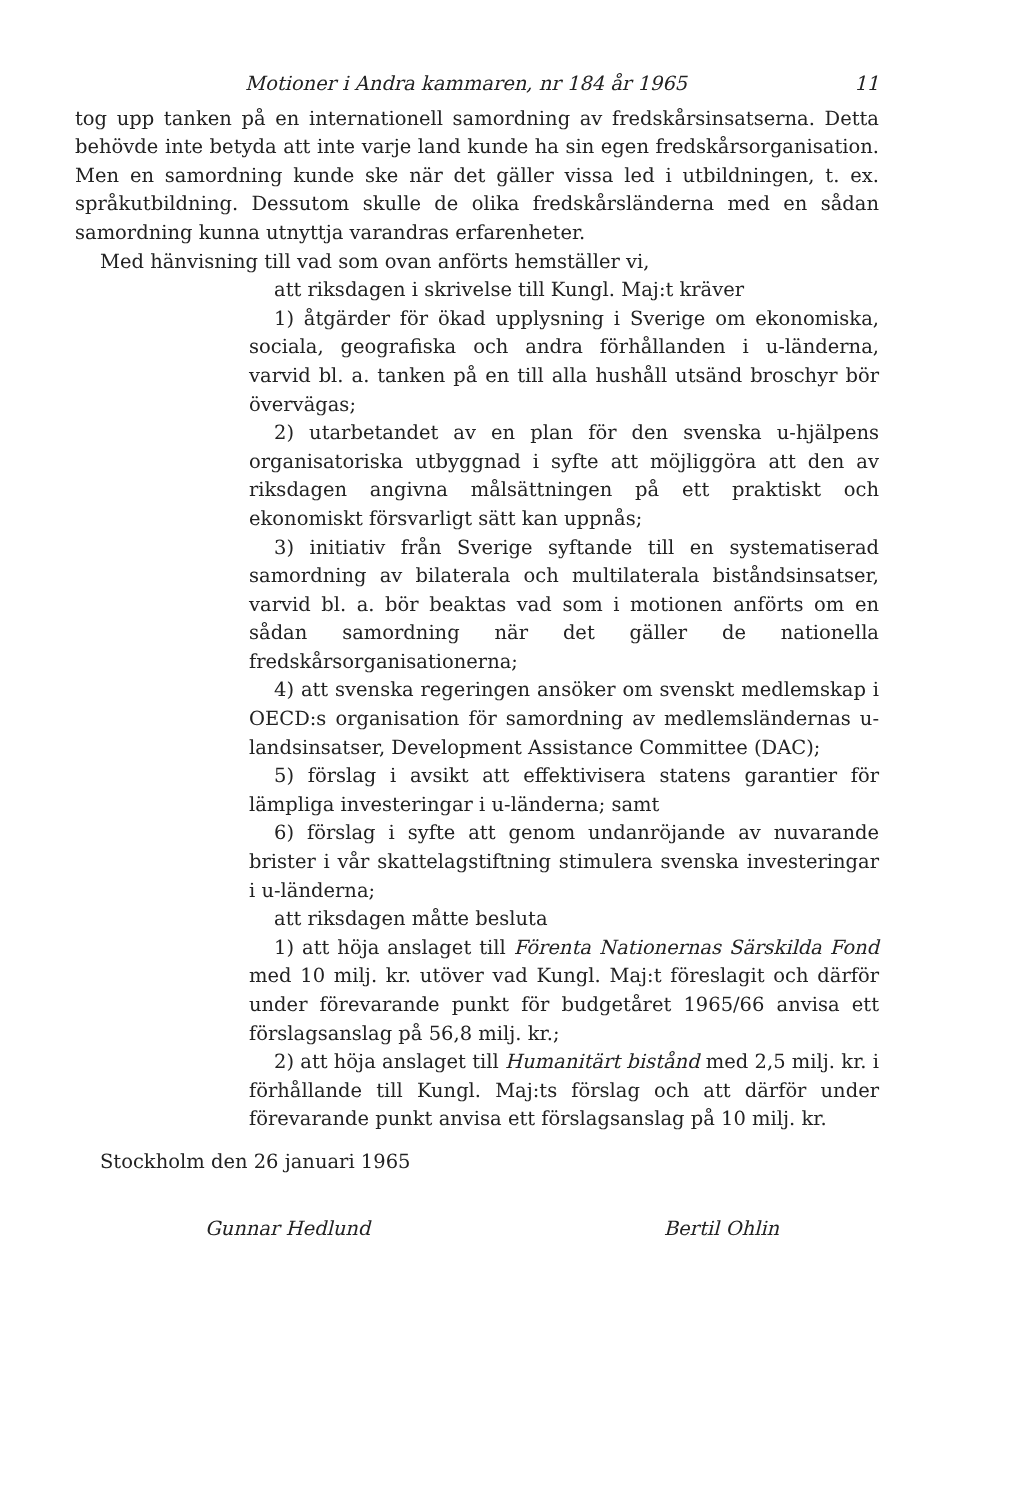Motioner i Andra kammaren, nr 184 år 1965 11
tog upp tanken på en internationell samordning av fredskårsinsatserna. Detta behövde inte betyda att inte varje land kunde ha sin egen fredskårsorganisation. Men en samordning kunde ske när det gäller vissa led i utbildningen, t. ex. språkutbildning. Dessutom skulle de olika fredskårsländerna med en sådan samordning kunna utnyttja varandras erfarenheter.
Med hänvisning till vad som ovan anförts hemställer vi,
att riksdagen i skrivelse till Kungl. Maj:t kräver
1) åtgärder för ökad upplysning i Sverige om ekonomiska, sociala, geografiska och andra förhållanden i u-länderna, varvid bl. a. tanken på en till alla hushåll utsänd broschyr bör övervägas;
2) utarbetandet av en plan för den svenska u-hjälpens organisatoriska utbyggnad i syfte att möjliggöra att den av riksdagen angivna målsättningen på ett praktiskt och ekonomiskt försvarligt sätt kan uppnås;
3) initiativ från Sverige syftande till en systematiserad samordning av bilaterala och multilaterala biståndsinsatser, varvid bl. a. bör beaktas vad som i motionen anförts om en sådan samordning när det gäller de nationella fredskårsorganisationerna;
4) att svenska regeringen ansöker om svenskt medlemskap i OECD:s organisation för samordning av medlemsländernas u-landsinsatser, Development Assistance Committee (DAC);
5) förslag i avsikt att effektivisera statens garantier för lämpliga investeringar i u-länderna; samt
6) förslag i syfte att genom undanröjande av nuvarande brister i vår skattelagstiftning stimulera svenska investeringar i u-länderna;
att riksdagen måtte besluta
1) att höja anslaget till Förenta Nationernas Särskilda Fond med 10 milj. kr. utöver vad Kungl. Maj:t föreslagit och därför under förevarande punkt för budgetåret 1965/66 anvisa ett förslagsanslag på 56,8 milj. kr.;
2) att höja anslaget till Humanitärt bistånd med 2,5 milj. kr. i förhållande till Kungl. Maj:ts förslag och att därför under förevarande punkt anvisa ett förslagsanslag på 10 milj. kr.
Stockholm den 26 januari 1965
Gunnar Hedlund Bertil Ohlin